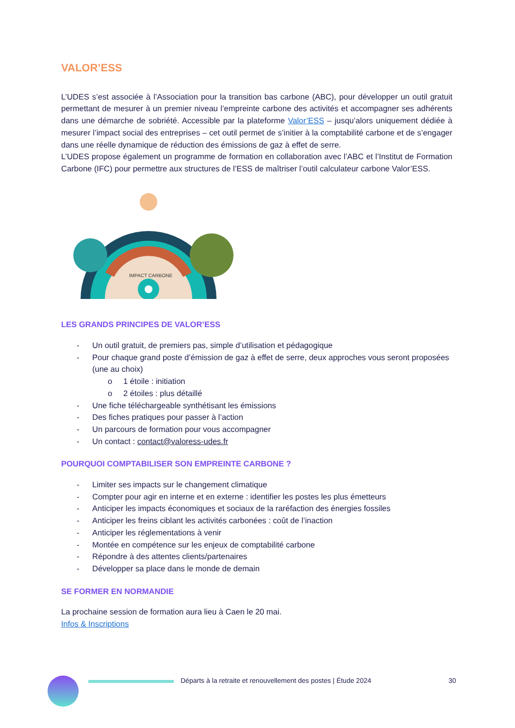VALOR’ESS
L’UDES s’est associée à l’Association pour la transition bas carbone (ABC), pour développer un outil gratuit permettant de mesurer à un premier niveau l’empreinte carbone des activités et accompagner ses adhérents dans une démarche de sobriété. Accessible par la plateforme Valor’ESS – jusqu’alors uniquement dédiée à mesurer l’impact social des entreprises – cet outil permet de s’initier à la comptabilité carbone et de s’engager dans une réelle dynamique de réduction des émissions de gaz à effet de serre.
L’UDES propose également un programme de formation en collaboration avec l’ABC et l’Institut de Formation Carbone (IFC) pour permettre aux structures de l’ESS de maîtriser l’outil calculateur carbone Valor’ESS.
IMPACT CARBONE
LES GRANDS PRINCIPES DE VALOR’ESS
- Un outil gratuit, de premiers pas, simple d’utilisation et pédagogique
- Pour chaque grand poste d’émission de gaz à effet de serre, deux approches vous seront proposées (une au choix)
o 1 étoile : initiation
o 2 étoiles : plus détaillé
- Une fiche téléchargeable synthétisant les émissions
- Des fiches pratiques pour passer à l’action
- Un parcours de formation pour vous accompagner
- Un contact : contact@valoress-udes.fr
POURQUOI COMPTABILISER SON EMPREINTE CARBONE ?
- Limiter ses impacts sur le changement climatique
- Compter pour agir en interne et en externe : identifier les postes les plus émetteurs
- Anticiper les impacts économiques et sociaux de la raréfaction des énergies fossiles
- Anticiper les freins ciblant les activités carbonées : coût de l’inaction
- Anticiper les réglementations à venir
- Montée en compétence sur les enjeux de comptabilité carbone
- Répondre à des attentes clients/partenaires
- Développer sa place dans le monde de demain
SE FORMER EN NORMANDIE
La prochaine session de formation aura lieu à Caen le 20 mai.
Infos & Inscriptions
Départs à la retraite et renouvellement des postes | Étude 2024
30